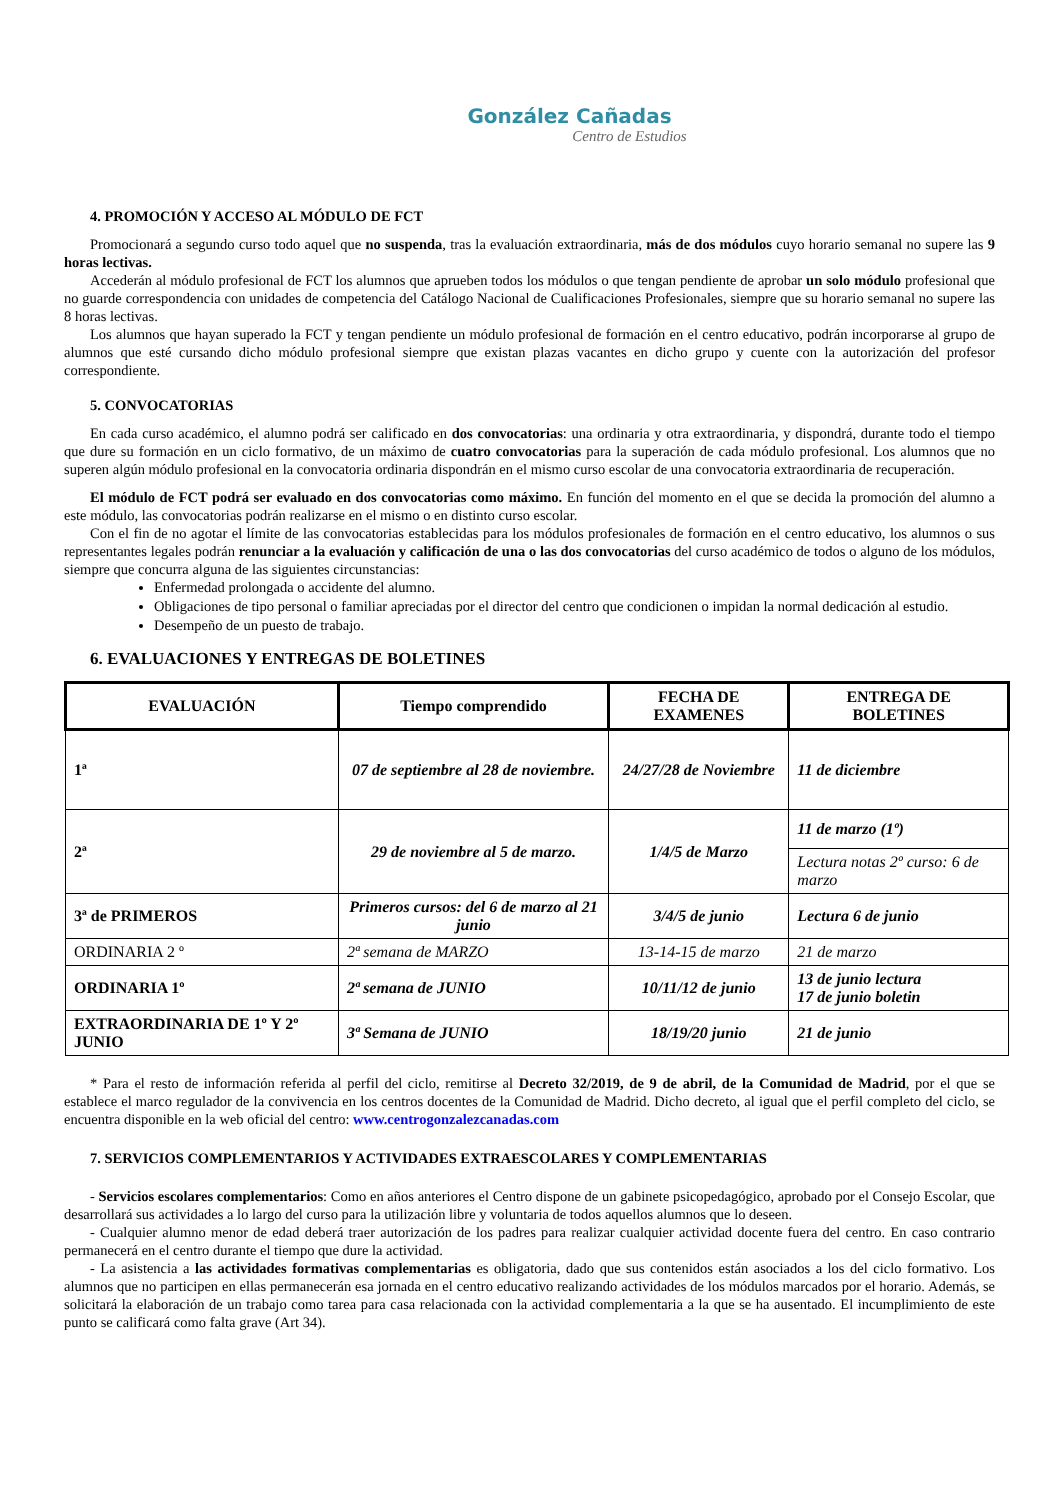González Cañadas
Centro de Estudios
4. PROMOCIÓN Y ACCESO AL MÓDULO DE FCT
Promocionará a segundo curso todo aquel que no suspenda, tras la evaluación extraordinaria, más de dos módulos cuyo horario semanal no supere las 9 horas lectivas.
Accederán al módulo profesional de FCT los alumnos que aprueben todos los módulos o que tengan pendiente de aprobar un solo módulo profesional que no guarde correspondencia con unidades de competencia del Catálogo Nacional de Cualificaciones Profesionales, siempre que su horario semanal no supere las 8 horas lectivas.
Los alumnos que hayan superado la FCT y tengan pendiente un módulo profesional de formación en el centro educativo, podrán incorporarse al grupo de alumnos que esté cursando dicho módulo profesional siempre que existan plazas vacantes en dicho grupo y cuente con la autorización del profesor correspondiente.
5. CONVOCATORIAS
En cada curso académico, el alumno podrá ser calificado en dos convocatorias: una ordinaria y otra extraordinaria, y dispondrá, durante todo el tiempo que dure su formación en un ciclo formativo, de un máximo de cuatro convocatorias para la superación de cada módulo profesional. Los alumnos que no superen algún módulo profesional en la convocatoria ordinaria dispondrán en el mismo curso escolar de una convocatoria extraordinaria de recuperación.
El módulo de FCT podrá ser evaluado en dos convocatorias como máximo. En función del momento en el que se decida la promoción del alumno a este módulo, las convocatorias podrán realizarse en el mismo o en distinto curso escolar.
Con el fin de no agotar el límite de las convocatorias establecidas para los módulos profesionales de formación en el centro educativo, los alumnos o sus representantes legales podrán renunciar a la evaluación y calificación de una o las dos convocatorias del curso académico de todos o alguno de los módulos, siempre que concurra alguna de las siguientes circunstancias:
Enfermedad prolongada o accidente del alumno.
Obligaciones de tipo personal o familiar apreciadas por el director del centro que condicionen o impidan la normal dedicación al estudio.
Desempeño de un puesto de trabajo.
6. EVALUACIONES Y ENTREGAS DE BOLETINES
| EVALUACIÓN | Tiempo comprendido | FECHA DE EXAMENES | ENTREGA DE BOLETINES |
| --- | --- | --- | --- |
| 1ª | 07 de septiembre al 28 de noviembre. | 24/27/28 de Noviembre | 11 de diciembre |
| 2ª | 29 de noviembre al 5 de marzo. | 1/4/5 de Marzo | 11 de marzo (1º) |
| | | | Lectura notas 2º curso: 6 de marzo |
| 3ª de PRIMEROS | Primeros cursos: del 6 de marzo al 21 junio | 3/4/5 de junio | Lectura 6 de junio |
| ORDINARIA 2 º | 2ª semana de MARZO | 13-14-15 de marzo | 21 de marzo |
| ORDINARIA 1º | 2ª semana de JUNIO | 10/11/12 de junio | 13 de junio lectura 17 de junio boletin |
| EXTRAORDINARIA DE 1º Y 2º JUNIO | 3ª Semana de JUNIO | 18/19/20 junio | 21 de junio |
* Para el resto de información referida al perfil del ciclo, remitirse al Decreto 32/2019, de 9 de abril, de la Comunidad de Madrid, por el que se establece el marco regulador de la convivencia en los centros docentes de la Comunidad de Madrid. Dicho decreto, al igual que el perfil completo del ciclo, se encuentra disponible en la web oficial del centro: www.centrogonzalezcanadas.com
7. SERVICIOS COMPLEMENTARIOS Y ACTIVIDADES EXTRAESCOLARES Y COMPLEMENTARIAS
- Servicios escolares complementarios: Como en años anteriores el Centro dispone de un gabinete psicopedagógico, aprobado por el Consejo Escolar, que desarrollará sus actividades a lo largo del curso para la utilización libre y voluntaria de todos aquellos alumnos que lo deseen.
- Cualquier alumno menor de edad deberá traer autorización de los padres para realizar cualquier actividad docente fuera del centro. En caso contrario permanecerá en el centro durante el tiempo que dure la actividad.
- La asistencia a las actividades formativas complementarias es obligatoria, dado que sus contenidos están asociados a los del ciclo formativo. Los alumnos que no participen en ellas permanecerán esa jornada en el centro educativo realizando actividades de los módulos marcados por el horario. Además, se solicitará la elaboración de un trabajo como tarea para casa relacionada con la actividad complementaria a la que se ha ausentado. El incumplimiento de este punto se calificará como falta grave (Art 34).